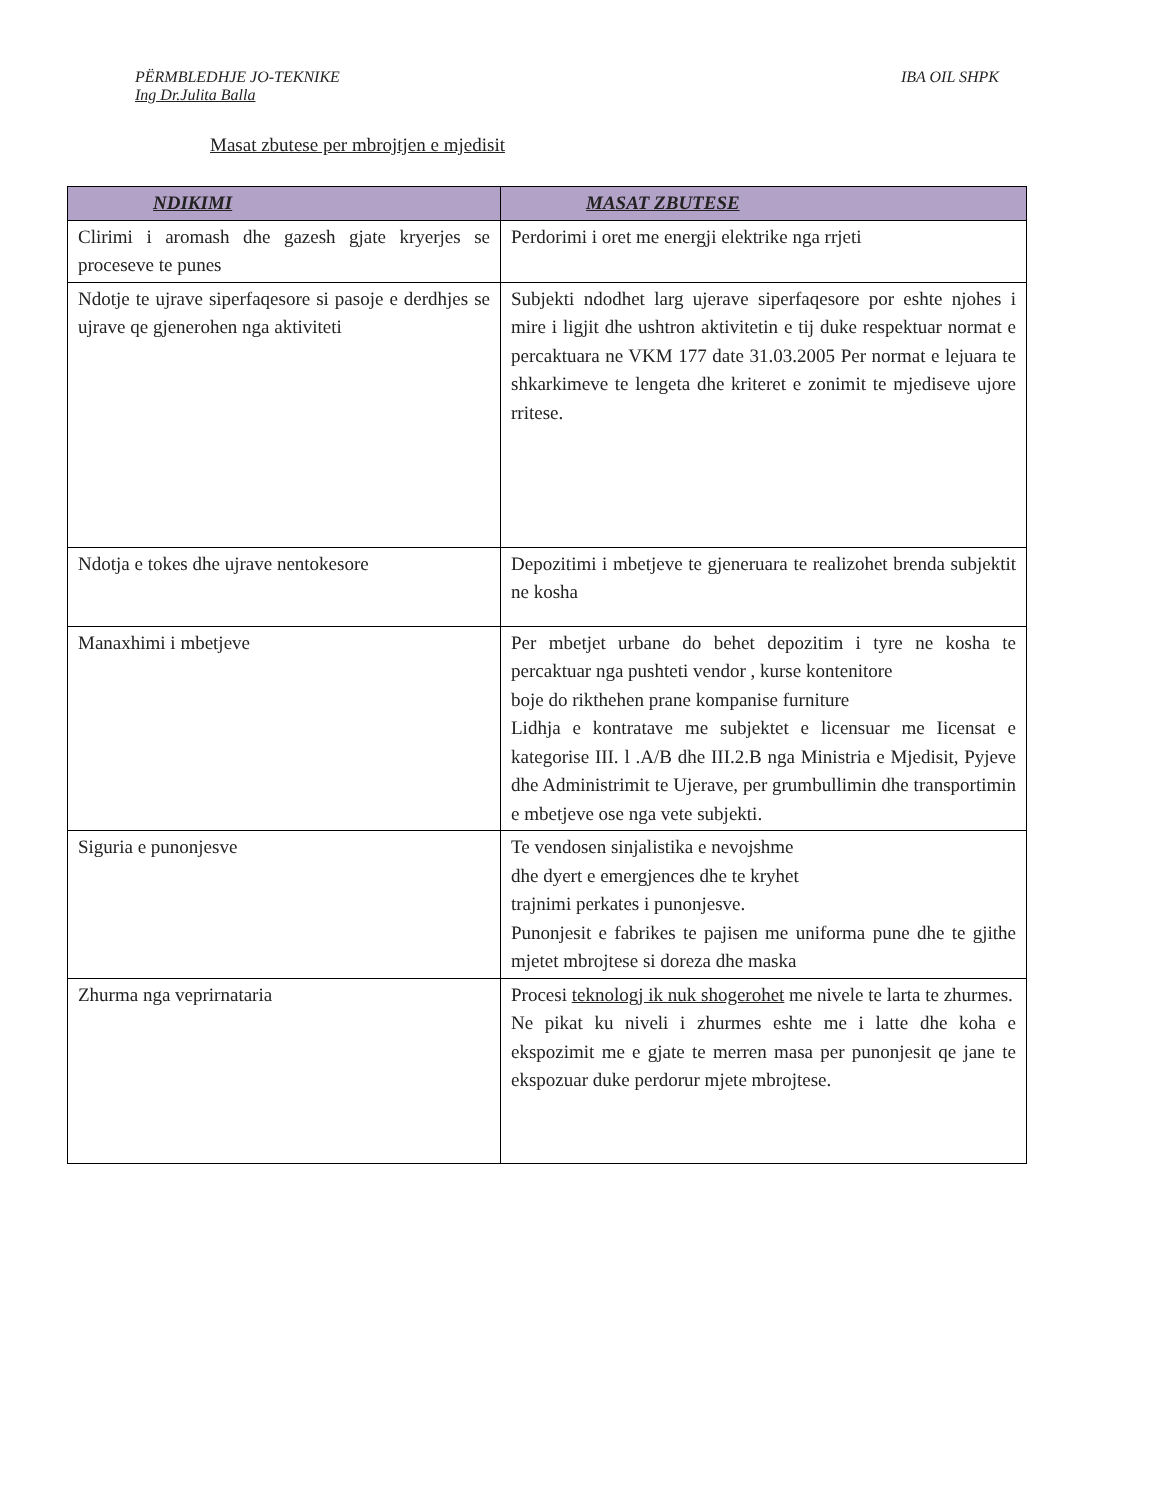PËRMBLEDHJE JO-TEKNIKE IBA OIL SHPK
Ing Dr.Julita Balla
Masat zbutese per mbrojtjen e mjedisit
| NDIKIMI | MASAT ZBUTESE |
| --- | --- |
| Clirimi i aromash dhe gazesh gjate kryerjes se proceseve te punes | Perdorimi i oret me energji elektrike nga rrjeti |
| Ndotje te ujrave siperfaqesore si pasoje e derdhjes se ujrave qe gjenerohen nga aktiviteti | Subjekti ndodhet larg ujerave siperfaqesore por eshte njohes i mire i ligjit dhe ushtron aktivitetin e tij duke respektuar normat e percaktuara ne VKM 177 date 31.03.2005 Per normat e lejuara te shkarkimeve te lengeta dhe kriteret e zonimit te mjediseve ujore rritese. |
| Ndotja e tokes dhe ujrave nentokesore | Depozitimi i mbetjeve te gjeneruara te realizohet brenda subjektit ne kosha |
| Manaxhimi i mbetjeve | Per mbetjet urbane do behet depozitim i tyre ne kosha te percaktuar nga pushteti vendor , kurse kontenitore boje do rikthehen prane kompanise furniture Lidhja e kontratave me subjektet e licensuar me Iicensat e kategorise III. l .A/B dhe III.2.B nga Ministria e Mjedisit, Pyjeve dhe Administrimit te Ujerave, per grumbullimin dhe transportimin e mbetjeve ose nga vete subjekti. |
| Siguria e punonjesve | Te vendosen sinjalistika e nevojshme dhe dyert e emergjences dhe te kryhet trajnimi perkates i punonjesve. Punonjesit e fabrikes te pajisen me uniforma pune dhe te gjithe mjetet mbrojtese si doreza dhe maska |
| Zhurma nga veprirnataria | Procesi teknologj ik nuk shogerohet me nivele te larta te zhurmes. Ne pikat ku niveli i zhurmes eshte me i latte dhe koha e ekspozimit me e gjate te merren masa per punonjesit qe jane te ekspozuar duke perdorur mjete mbrojtese. |